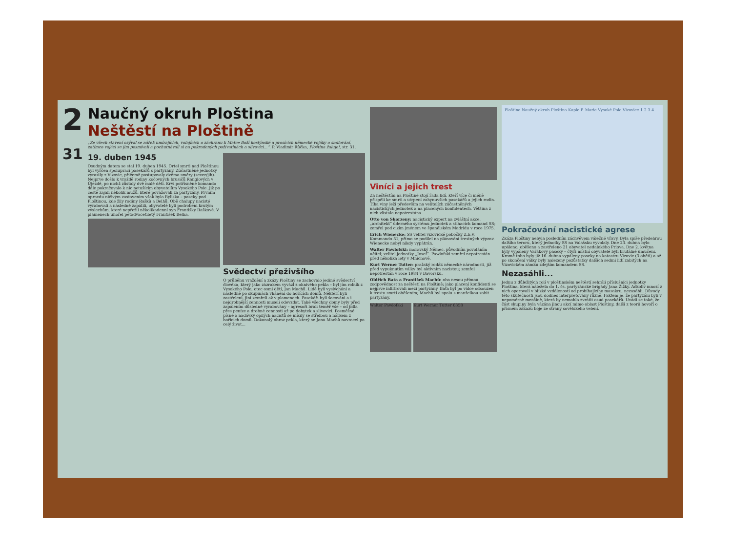2
31
Naučný okruh Ploština
Neštěstí na Ploštině
„Ze všech stavení ozýval se nářek umírajících, volajících o záchranu k Matce Boží hostýnské a prosících německé vojáky o smilování, zatímco vojáci se jim posmívali a pochutnávali si na pokradených poživatinách a slivovici...“. P. Vladimír Růčka, Ploština žaluje!, str. 31.
19. duben 1945
Osudným datem se stal 19. duben 1945. Ortel smrti nad Ploštinou byl vyřčen spoluprací pasekářů s partyzány. Zúčastněné jednotky vyrazily z Vizovic, přičemž postupovaly dvěma směry (sever/jih). Nejprve došlo k vraždě rodiny kočovných brusičů Ranglových v Újezdě, po nichž zůstaly dvě malé děti. Krví potřísněné komando dále pokračovalo k nic netušícím obyvatelům Vysokého Pole. Již po cestě zajali několik mužů, které považovali za partyzány. Prvním opravdu ničivým zastavením však byla Ryliska – paseky pod Ploštinou, kde žily rodiny Raškù a Belhů. Obě chalupy nacisté vyrabovali a následně zapálili, obyvatelé byli podrobeni krutým výslechům, které nepřežil několikadenní syn Františky Raškové. V plamenech uhořel pětadvacetiletý František Belha.
Svědectví přeživšího
O průběhu vraždění a zkázy Ploštiny se zachovalo jediné svědectví člověka, který jako zázrakem vyvázl z ohnivého pekla – byl jím rolník z Vysokého Pole, otec osmi dětí, Jan Machů. Lidé byli vyslýcháni a následně po skupinách vháněni do hořících domů. Někteří byli zastřeleni, jiní zemřeli až v plamenech. Pasekáři byli šacováni a i nejdrobnější cennosti museli odevzdat. Také všechny domy byly před zapálením důsledně vyrabovány – agresoři brali téměř vše – od jídla přes peníze a drobné cennosti až po dobytek a slivovici. Posměšné písně a nadávky opilých nacistů se mísily se střelbou a nářkem z hořících domů. Dokonalý obraz pekla, který se Janu Machů navracel po celý život...
Viníci a jejich trest
Za neštěstím na Ploštině stojí řada lidí, kteří více či méně přispěli ke smrti a utrpení zahynuvších pasekářů a jejich rodin. Tíha viny leží především na velitelích zúčastněných nacistických jednotek a na placených konfidentech. Většina z nich zůstala nepotrestána...
Otto von Skorzeny: nacistický expert na zvláštní akce, „architekt“ úderného systému jednotek a stíhacích komand SS; zemřel pod cizím jménem ve španělském Madridu v roce 1975.
Erich Wienecke: SS velitel vizovické pobočky Z.b.V. Kommando 31, přímo se podílel na plánování trestných výprav. Wienecke nebyl nikdy vypátrán.
Walter Pawlofski: moravský Němec, původním povoláním učitel; velitel jednotky „Josef“. Pawlofski zemřel nepotrestán před několika lety v Mnichově.
Kurt Werner Tutter: pražský rodák německé národnosti, již před vypuknutím války byl aktivním nacistou; zemřel nepotrestán v roce 1984 v Bavorsku.
Oldřich Baťa a František Machů: oba nesou přímou zodpovědnost za neštěstí na Ploštině; jako placení konfidenti se nejprve infiltrovali mezi partyzány. Baťa byl po válce odsouzen k trestu smrti oběšením; Machů byl spolu s manželkou zabit partyzány.
Walter Pawlofski Kurt Werner Tutter 6358
Ploština Naučný okruh Ploština Kaple P. Marie Vysoké Pole Vizovice 1 2 3 4
Pokračování nacistické agrese
Zkáza Ploštiny nebyla posledním záchvěvem válečné vřavy. Byla spíše předehrou dalšího teroru, který jednotky SS na Valašsku vyvolaly. Dne 23. dubna bylo upáleno, oběšeno a zastřeleno 21 obyvatel nedalekého Prlova. Dne 2. května byly vypáleny Vařákovy paseky – čtyři místní obyvatelé byli brutálně umučeni. Kromě toho byly již 16. dubna vypáleny paseky na katastru Vizovic (3 oběti) a až po skončení války byly nalezeny pozůstatky dalších sedmi lidí zabitých na Vizovickém zámku zdejším komandem SS.
Nezasáhli...
Jednu z důležitých rolí v ploštinském neštěstí sehráli příslušníci jednotky Ploština, která náležela do 1. čs. partyzánské brigády Jana Žižky. Ačkoliv mnozí z nich operovali v blízké vzdálenosti od probíhajícího masakru, nezasáhli. Důvody této skutečnosti jsou dodnes interpretovány různě. Faktem je, že partyzáni byli v nepoměrně menšině, která by nemohla zvrátit osud pasekářů. Uvádí se také, že část skupiny byla vázána jinou akcí mimo oblast Ploštiny, další z teorií hovoří o přísném zákazu boje ze strany sovětského velení.